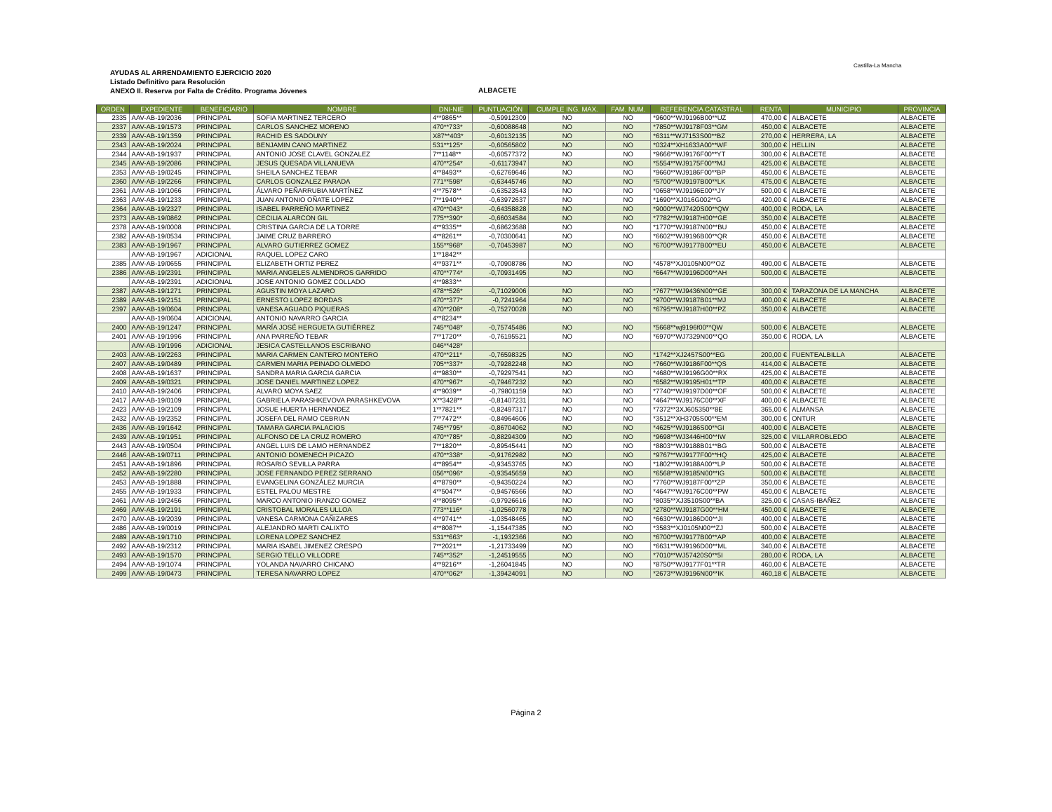AYUDAS AL ARRENDAMIENTO EJERCICIO 2020
Listado Definitivo para Resolución
ANEXO II. Reserva por Falta de Crédito. Programa Jóvenes
ALBACETE
Castilla-La Mancha
| ORDEN | EXPEDIENTE | BENEFICIARIO | NOMBRE | DNI-NIE | PUNTUACIÓN | CUMPLE ING. MAX. | FAM. NUM. | REFERENCIA CATASTRAL | RENTA | MUNICIPIO | PROVINCIA |
| --- | --- | --- | --- | --- | --- | --- | --- | --- | --- | --- | --- |
| 2335 | AAV-AB-19/2036 | PRINCIPAL | SOFIA MARTINEZ TERCERO | 4**9865** | -0,59912309 | NO | NO | *9600**WJ9196B00**UZ | 470,00 € | ALBACETE | ALBACETE |
| 2337 | AAV-AB-19/1573 | PRINCIPAL | CARLOS SANCHEZ MORENO | 470**733* | -0,60088648 | NO | NO | *7850**WJ9178F03**GM | 450,00 € | ALBACETE | ALBACETE |
| 2339 | AAV-AB-19/1359 | PRINCIPAL | RACHID ES SADOUNY | X87**403* | -0,60132135 | NO | NO | *6311**WJ7153S00**BZ | 270,00 € | HERRERA, LA | ALBACETE |
| 2343 | AAV-AB-19/2024 | PRINCIPAL | BENJAMIN CANO MARTINEZ | 531**125* | -0,60565802 | NO | NO | *0324**XH1633A00**WF | 300,00 € | HELLIN | ALBACETE |
| 2344 | AAV-AB-19/1937 | PRINCIPAL | ANTONIO JOSE CLAVEL GONZALEZ | 7**1148** | -0,60577372 | NO | NO | *9666**WJ9176F00**YT | 300,00 € | ALBACETE | ALBACETE |
| 2345 | AAV-AB-19/2086 | PRINCIPAL | JESUS QUESADA VILLANUEVA | 470**254* | -0,61173947 | NO | NO | *5554**WJ9175F00**MJ | 425,00 € | ALBACETE | ALBACETE |
| 2353 | AAV-AB-19/0245 | PRINCIPAL | SHEILA SANCHEZ TEBAR | 4**8493** | -0,62769646 | NO | NO | *9660**WJ9186F00**BP | 450,00 € | ALBACETE | ALBACETE |
| 2360 | AAV-AB-19/2266 | PRINCIPAL | CARLOS GONZALEZ PARADA | 771**598* | -0,63445746 | NO | NO | *5700**WJ9197B00**LK | 475,00 € | ALBACETE | ALBACETE |
| 2361 | AAV-AB-19/1066 | PRINCIPAL | ÁLVARO PEÑARRUBIA MARTÍNEZ | 4**7578** | -0,63523543 | NO | NO | *0658**WJ9196E00**JY | 500,00 € | ALBACETE | ALBACETE |
| 2363 | AAV-AB-19/1233 | PRINCIPAL | JUAN ANTONIO OÑATE LOPEZ | 7**1940** | -0,63972637 | NO | NO | *1690**XJ016G002**G | 420,00 € | ALBACETE | ALBACETE |
| 2364 | AAV-AB-19/2327 | PRINCIPAL | ISABEL PARREÑO MARTINEZ | 470**043* | -0,64358828 | NO | NO | *9000**WJ7420S00**QW | 400,00 € | RODA, LA | ALBACETE |
| 2373 | AAV-AB-19/0862 | PRINCIPAL | CECILIA ALARCON GIL | 775**390* | -0,66034584 | NO | NO | *7782**WJ9187H00**GE | 350,00 € | ALBACETE | ALBACETE |
| 2378 | AAV-AB-19/0008 | PRINCIPAL | CRISTINA GARCIA DE LA TORRE | 4**9335** | -0,68623688 | NO | NO | *1770**WJ9187N00**BU | 450,00 € | ALBACETE | ALBACETE |
| 2382 | AAV-AB-19/0534 | PRINCIPAL | JAIME CRUZ BARRERO | 4**8261** | -0,70300641 | NO | NO | *6602**WJ9196B00**QR | 450,00 € | ALBACETE | ALBACETE |
| 2383 | AAV-AB-19/1967 | PRINCIPAL | ALVARO GUTIERREZ GOMEZ | 155**968* | -0,70453987 | NO | NO | *6700**WJ9177B00**EU | 450,00 € | ALBACETE | ALBACETE |
| | AAV-AB-19/1967 | ADICIONAL | RAQUEL LOPEZ CARO | 1**1842** | | | | | | | |
| 2385 | AAV-AB-19/0655 | PRINCIPAL | ELIZABETH ORTIZ PEREZ | 4**9371** | -0,70908786 | NO | NO | *4578**XJ0105N00**OZ | 490,00 € | ALBACETE | ALBACETE |
| 2386 | AAV-AB-19/2391 | PRINCIPAL | MARIA ANGELES ALMENDROS GARRIDO | 470**774* | -0,70931495 | NO | NO | *6647**WJ9196D00**AH | 500,00 € | ALBACETE | ALBACETE |
| | AAV-AB-19/2391 | ADICIONAL | JOSE ANTONIO GOMEZ COLLADO | 4**9833** | | | | | | | |
| 2387 | AAV-AB-19/1271 | PRINCIPAL | AGUSTIN MOYA LAZARO | 478**526* | -0,71029006 | NO | NO | *7677**WJ9436N00**GE | 300,00 € | TARAZONA DE LA MANCHA | ALBACETE |
| 2389 | AAV-AB-19/2151 | PRINCIPAL | ERNESTO LOPEZ BORDAS | 470**377* | -0,7241964 | NO | NO | *9700**WJ9187B01**MJ | 400,00 € | ALBACETE | ALBACETE |
| 2397 | AAV-AB-19/0604 | PRINCIPAL | VANESA AGUADO PIQUERAS | 470**208* | -0,75270028 | NO | NO | *6795**WJ9187H00**PZ | 350,00 € | ALBACETE | ALBACETE |
| | AAV-AB-19/0604 | ADICIONAL | ANTONIO NAVARRO GARCIA | 4**8234** | | | | | | | |
| 2400 | AAV-AB-19/1247 | PRINCIPAL | MARÍA JOSÉ HERGUETA GUTIÉRREZ | 745**048* | -0,75745486 | NO | NO | *5668**wj9196f00**QW | 500,00 € | ALBACETE | ALBACETE |
| 2401 | AAV-AB-19/1996 | PRINCIPAL | ANA PARREÑO TEBAR | 7**1720** | -0,76195521 | NO | NO | *6970**WJ7329N00**QO | 350,00 € | RODA, LA | ALBACETE |
| | AAV-AB-19/1996 | ADICIONAL | JESICA CASTELLANOS ESCRIBANO | 046**428* | | | | | | | |
| 2403 | AAV-AB-19/2263 | PRINCIPAL | MARIA CARMEN CANTERO MONTERO | 470**211* | -0,76598325 | NO | NO | *1742**XJ2457S00**EG | 200,00 € | FUENTEALBILLA | ALBACETE |
| 2407 | AAV-AB-19/0489 | PRINCIPAL | CARMEN MARIA PEINADO OLMEDO | 705**337* | -0,79282248 | NO | NO | *7660**WJ9186F00**QS | 414,00 € | ALBACETE | ALBACETE |
| 2408 | AAV-AB-19/1637 | PRINCIPAL | SANDRA MARIA GARCIA GARCIA | 4**9830** | -0,79297541 | NO | NO | *4680**WJ9196G00**RX | 425,00 € | ALBACETE | ALBACETE |
| 2409 | AAV-AB-19/0321 | PRINCIPAL | JOSE DANIEL MARTINEZ LOPEZ | 470**967* | -0,79467232 | NO | NO | *6582**WJ9195H01**TP | 400,00 € | ALBACETE | ALBACETE |
| 2410 | AAV-AB-19/2406 | PRINCIPAL | ALVARO MOYA SAEZ | 4**9039** | -0,79801159 | NO | NO | *7740**WJ9197D00**OF | 500,00 € | ALBACETE | ALBACETE |
| 2417 | AAV-AB-19/0109 | PRINCIPAL | GABRIELA PARASHKEVOVA PARASHKEVOVA | X**3428** | -0,81407231 | NO | NO | *4647**WJ9176C00**XF | 400,00 € | ALBACETE | ALBACETE |
| 2423 | AAV-AB-19/2109 | PRINCIPAL | JOSUE HUERTA HERNANDEZ | 1**7821** | -0,82497317 | NO | NO | *7372**3XJ605350**8E | 365,00 € | ALMANSA | ALBACETE |
| 2432 | AAV-AB-19/2352 | PRINCIPAL | JOSEFA DEL RAMO CEBRIAN | 7**7472** | -0,84964606 | NO | NO | *3512**XH3705S00**EM | 300,00 € | ONTUR | ALBACETE |
| 2436 | AAV-AB-19/1642 | PRINCIPAL | TAMARA GARCIA PALACIOS | 745**795* | -0,86704062 | NO | NO | *4625**WJ9186S00**GI | 400,00 € | ALBACETE | ALBACETE |
| 2439 | AAV-AB-19/1951 | PRINCIPAL | ALFONSO DE LA CRUZ ROMERO | 470**785* | -0,88294309 | NO | NO | *9698**WJ3446H00**IW | 325,00 € | VILLARROBLEDO | ALBACETE |
| 2443 | AAV-AB-19/0504 | PRINCIPAL | ANGEL LUIS DE LAMO HERNANDEZ | 7**1820** | -0,89545441 | NO | NO | *8803**WJ9188B01**BG | 500,00 € | ALBACETE | ALBACETE |
| 2446 | AAV-AB-19/0711 | PRINCIPAL | ANTONIO DOMENECH PICAZO | 470**338* | -0,91762982 | NO | NO | *9767**WJ9177F00**HQ | 425,00 € | ALBACETE | ALBACETE |
| 2451 | AAV-AB-19/1896 | PRINCIPAL | ROSARIO SEVILLA PARRA | 4**8954** | -0,93453765 | NO | NO | *1802**WJ9188A00**LP | 500,00 € | ALBACETE | ALBACETE |
| 2452 | AAV-AB-19/2280 | PRINCIPAL | JOSE FERNANDO PEREZ SERRANO | 056**096* | -0,93545659 | NO | NO | *6568**WJ9185N00**IG | 500,00 € | ALBACETE | ALBACETE |
| 2453 | AAV-AB-19/1888 | PRINCIPAL | EVANGELINA GONZÁLEZ MURCIA | 4**8790** | -0,94350224 | NO | NO | *7760**WJ9187F00**ZP | 350,00 € | ALBACETE | ALBACETE |
| 2455 | AAV-AB-19/1933 | PRINCIPAL | ESTEL PALOU MESTRE | 4**5047** | -0,94576566 | NO | NO | *4647**WJ9176C00**PW | 450,00 € | ALBACETE | ALBACETE |
| 2461 | AAV-AB-19/2456 | PRINCIPAL | MARCO ANTONIO IRANZO GOMEZ | 4**8095** | -0,97926616 | NO | NO | *8035**XJ3510S00**BA | 325,00 € | CASAS-IBAÑEZ | ALBACETE |
| 2469 | AAV-AB-19/2191 | PRINCIPAL | CRISTOBAL MORALES ULLOA | 773**116* | -1,02560778 | NO | NO | *2780**WJ9187G00**HM | 450,00 € | ALBACETE | ALBACETE |
| 2470 | AAV-AB-19/2039 | PRINCIPAL | VANESA CARMONA CAÑIZARES | 4**9741** | -1,03548465 | NO | NO | *6630**WJ9186D00**JI | 400,00 € | ALBACETE | ALBACETE |
| 2486 | AAV-AB-19/0019 | PRINCIPAL | ALEJANDRO MARTI CALIXTO | 4**8087** | -1,15447385 | NO | NO | *3583**XJ0105N00**ZJ | 500,00 € | ALBACETE | ALBACETE |
| 2489 | AAV-AB-19/1710 | PRINCIPAL | LORENA LOPEZ SANCHEZ | 531**663* | -1,1932366 | NO | NO | *6700**WJ9177B00**AP | 400,00 € | ALBACETE | ALBACETE |
| 2492 | AAV-AB-19/2312 | PRINCIPAL | MARIA ISABEL JIMENEZ CRESPO | 7**2021** | -1,21733499 | NO | NO | *6631**WJ9196D00**ML | 340,00 € | ALBACETE | ALBACETE |
| 2493 | AAV-AB-19/1570 | PRINCIPAL | SERGIO TELLO VILLODRE | 745**352* | -1,24519555 | NO | NO | *7010**WJ57420S0**5I | 280,00 € | RODA, LA | ALBACETE |
| 2494 | AAV-AB-19/1074 | PRINCIPAL | YOLANDA NAVARRO CHICANO | 4**9216** | -1,26041845 | NO | NO | *8750**WJ9177F01**TR | 460,00 € | ALBACETE | ALBACETE |
| 2499 | AAV-AB-19/0473 | PRINCIPAL | TERESA NAVARRO LOPEZ | 470**062* | -1,39424091 | NO | NO | *2673**WJ9196N00**IK | 460,18 € | ALBACETE | ALBACETE |
Página 2